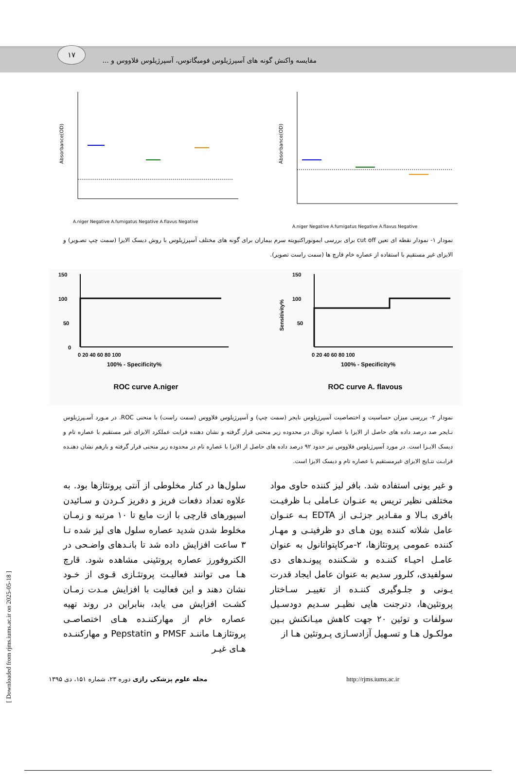۱۷ مقایسه واکنش گونه های آسپرژیلوس فومیگاتوس، آسپرژیلوس فلاووس و ...
Absorbance(OD)
A.niger Negative A.fumigatus Negative A.flavus Negative
Absorbance(OD)
A.niger Negative A.fumigatus Negative A.flavus Negative
نمودار ۱- نمودار نقطه ای تعین cut off برای بررسی ایمونوراکتیویته سرم بیماران برای گونه های مختلف آسپرژیلوس با روش دیسک الایزا (سمت چپ تصـویر) و الایزای غیر مستقیم با استفاده از عصاره خام قارچ ها (سمت راست تصویر).
150
100
50
0
0 20 40 60 80 100
100% - Specificity%
ROC curve A.niger
150
100
50
Sensitivity%
0 20 40 60 80 100
100% - Specificity%
ROC curve A. flavous
نمودار ۲- بررسی میزان حساسیت و اختصاصیت آسپرژیلوس نایجر (سمت چپ) و آسپرژیلوس فلاووس (سمت راست) با منحنی ROC. در مـورد آسـپرژیلوس نـایجر صد درصد داده های حاصل از الایزا با عصاره توتال در محدوده زیر منحنی قرار گرفته و نشان دهنده قرابت عملکرد الایزای غیر مستقیم با عصاره تام و دیسک الایـزا است. در مورد آسپرژیلوس فلاووس نیز حدود ۹۲ درصد داده های حاصل از الایزا با عصاره تام در محدوده زیر منحنی قرار گرفته و بازهم نشان دهنـده قرابـت نتـایج الایزای غیرمستقیم با عصاره تام و دیسک الایزا است.
و غیر یونی استفاده شد. بافر لیز کننده حاوی مواد مختلفی نظیر تریس به عنـوان عـاملی بـا ظرفیـت بافری بـالا و مقـادیر جزئـی از EDTA بـه عنـوان عامل شلاته کننده یون هـای دو ظرفیتـی و مهـار کننده عمومی پروتئازها، ۲-مرکاپتواتانول به عنوان عامـل احیـاء کننـده و شـکننده پیونـدهای دی سولفیدی، کلرور سدیم به عنوان عامل ایجاد قدرت یـونی و جلـوگیری کننـده از تغییـر سـاختار پروتئین‌ها، دترجنت هایی نظیـر سـدیم دودسـیل سولفات و توئین ۲۰ جهت کاهش میـانکنش بـین مولکـول هـا و تسـهیل آزادسـازی پـروتئین هـا از
سلول‌ها در کنار مخلوطی از آنتی پروتئازها بود. به علاوه تعداد دفعات فریز و دفریز کـردن و سـائیدن اسپورهای قارچی با ازت مایع تا ۱۰ مرتبه و زمـان مخلوط شدن شدید عصاره سلول های لیز شده تـا ۳ ساعت افزایش داده شد تا بانـدهای واضـحی در الکتروفورز عصاره پروتئینی مشاهده شود. قارچ هـا می توانند فعالیـت پروتئـازی قـوی از خـود نشان دهند و این فعالیت با افزایش مـدت زمـان کشـت افزایش می یابد، بنابراین در روند تهیه عصاره خام از مهارکننـده هـای اختصاصـی پروتئازهـا ماننـد PMSF و Pepstatin و مهارکننـده هـای غیـر
مجله علوم پزشکی رازی دوره ۲۳، شماره ۱۵۱، دی ۱۳۹۵ http://rjms.iums.ac.ir
[ Downloaded from rjms.iums.ac.ir on 2025-05-18 ]